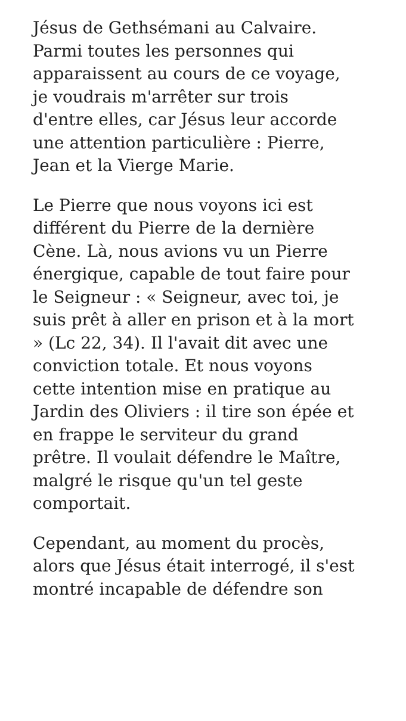Jésus de Gethsémani au Calvaire.
Parmi toutes les personnes qui
apparaissent au cours de ce voyage,
je voudrais m'arrêter sur trois
d'entre elles, car Jésus leur accorde
une attention particulière : Pierre,
Jean et la Vierge Marie.
Le Pierre que nous voyons ici est
différent du Pierre de la dernière
Cène. Là, nous avions vu un Pierre
énergique, capable de tout faire pour
le Seigneur : « Seigneur, avec toi, je
suis prêt à aller en prison et à la mort
» (Lc 22, 34). Il l'avait dit avec une
conviction totale. Et nous voyons
cette intention mise en pratique au
Jardin des Oliviers : il tire son épée et
en frappe le serviteur du grand
prêtre. Il voulait défendre le Maître,
malgré le risque qu'un tel geste
comportait.
Cependant, au moment du procès,
alors que Jésus était interrogé, il s'est
montré incapable de défendre son